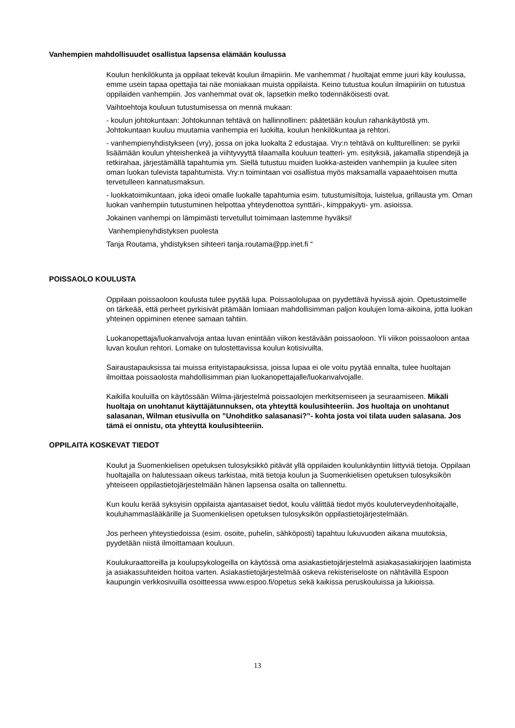Vanhempien mahdollisuudet osallistua lapsensa elämään koulussa
Koulun henkilökunta ja oppilaat tekevät koulun ilmapiirin. Me vanhemmat / huoltajat emme juuri käy koulussa, emme usein tapaa opettajia tai näe moniakaan muista oppilaista. Keino tutustua koulun ilmapiiriin on tutustua oppilaiden vanhempiin. Jos vanhemmat ovat ok, lapsetkin melko todennäköisesti ovat.
Vaihtoehtoja kouluun tutustumisessa on mennä mukaan:
- koulun johtokuntaan: Johtokunnan tehtävä on hallinnollinen: päätetään koulun rahankäytöstä ym. Johtokuntaan kuuluu muutamia vanhempia eri luokilta, koulun henkilökuntaa ja rehtori.
- vanhempienyhdistykseen (vry), jossa on joka luokalta 2 edustajaa. Vry:n tehtävä on kultturellinen: se pyrkii lisäämään koulun yhteishenkeä ja viihtyvyyttä tilaamalla kouluun teatteri- ym. esityksiä, jakamalla stipendejä ja retkirahaa, järjestämällä tapahtumia ym. Siellä tutustuu muiden luokka-asteiden vanhempiin ja kuulee siten oman luokan tulevista tapahtumista. Vry:n toimintaan voi osallistua myös maksamalla vapaaehtoisen mutta tervetulleen kannatusmaksun.
- luokkatoimikuntaan, joka ideoi omalle luokalle tapahtumia esim. tutustumisiltoja, luistelua, grillausta ym. Oman luokan vanhempiin tutustuminen helpottaa yhteydenottoa synttäri-, kimppakyyti- ym. asioissa.
Jokainen vanhempi on lämpimästi tervetullut toimimaan lastemme hyväksi!
Vanhempienyhdistyksen puolesta
Tanja Routama, yhdistyksen sihteeri tanja.routama@pp.inet.fi “
POISSAOLO KOULUSTA
Oppilaan poissaoloon koulusta tulee pyytää lupa. Poissaololupaa on pyydettävä hyvissä ajoin. Opetustoimelle on tärkeää, että perheet pyrkisivät pitämään lomiaan mahdollisimman paljon koulujen loma-aikoina, jotta luokan yhteinen oppiminen etenee samaan tahtiin.
Luokanopettaja/luokanvalvoja antaa luvan enintään viikon kestävään poissaoloon. Yli viikon poissaoloon antaa luvan koulun rehtori. Lomake on tulostettavissa koulun kotisivuilta.
Sairaustapauksissa tai muissa erityistapauksissa, joissa lupaa ei ole voitu pyytää ennalta, tulee huoltajan ilmoittaa poissaolosta mahdollisimman pian luokanopettajalle/luokanvalvojalle.
Kaikilla kouluilla on käytössään Wilma-järjestelmä poissaolojen merkitsemiseen ja seuraamiseen. Mikäli huoltaja on unohtanut käyttäjätunnuksen, ota yhteyttä koulusihteeriin. Jos huoltaja on unohtanut salasanan, Wilman etusivulla on ”Unohditko salasanasi?”- kohta josta voi tilata uuden salasana. Jos tämä ei onnistu, ota yhteyttä koulusihteeriin.
OPPILAITA KOSKEVAT TIEDOT
Koulut ja Suomenkielisen opetuksen tulosyksikkö pitävät yllä oppilaiden koulunkäyntiin liittyviä tietoja. Oppilaan huoltajalla on halutessaan oikeus tarkistaa, mitä tietoja koulun ja Suomenkielisen opetuksen tulosyksikön yhteiseen oppilastietojärjestelmään hänen lapsensa osalta on tallennettu.
Kun koulu kerää syksyisin oppilaista ajantasaiset tiedot, koulu välittää tiedot myös kouluterveydenhoitajalle, kouluhammaslääkärille ja Suomenkielisen opetuksen tulosyksikön oppilastietojärjestelmään.
Jos perheen yhteystiedoissa (esim. osoite, puhelin, sähköposti) tapahtuu lukuvuoden aikana muutoksia, pyydetään niistä ilmoittamaan kouluun.
Koulukuraattoreilla ja koulupsykologeilla on käytössä oma asiakastietojärjestelmä asiakasasiakirjojen laatimista ja asiakassuhteiden hoitoa varten. Asiakastietojärjestelmää oskeva rekisteriseloste on nähtävillä Espoon kaupungin verkkosivuilla osoitteessa www.espoo.fi/opetus sekä kaikissa peruskouluissa ja lukioissa.
13